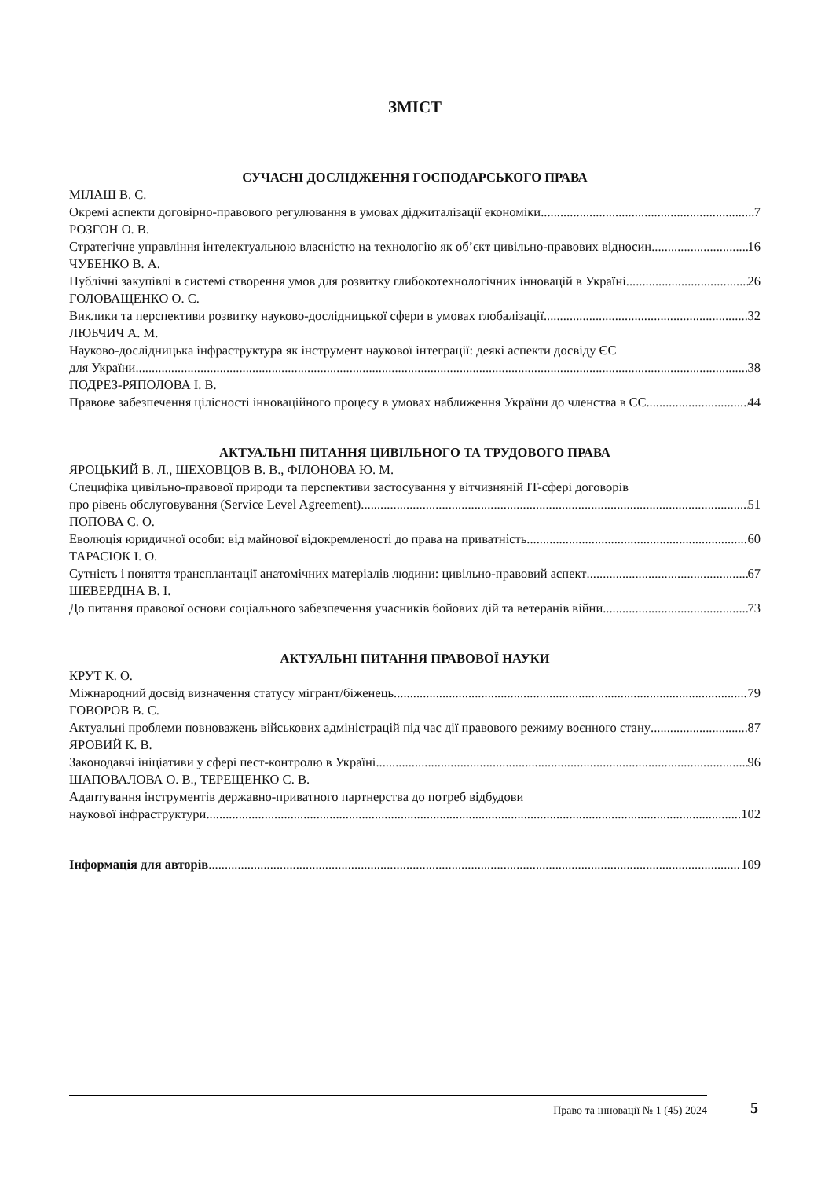ЗМІСТ
СУЧАСНІ ДОСЛІДЖЕННЯ ГОСПОДАРСЬКОГО ПРАВА
МІЛАШ В. С.
Окремі аспекти договірно-правового регулювання в умовах діджиталізації економіки 7
РОЗГОН О. В.
Стратегічне управління інтелектуальною власністю на технологію як об’єкт цивільно-правових відносин 16
ЧУБЕНКО В. А.
Публічні закупівлі в системі створення умов для розвитку глибокотехнологічних інновацій в Україні 26
ГОЛОВАЩЕНКО О. С.
Виклики та перспективи розвитку науково-дослідницької сфери в умовах глобалізації 32
ЛЮБЧИЧ А. М.
Науково-дослідницька інфраструктура як інструмент наукової інтеграції: деякі аспекти досвіду ЄС
для України 38
ПОДРЕЗ-РЯПОЛОВА І. В.
Правове забезпечення цілісності інноваційного процесу в умовах наближення України до членства в ЄС 44
АКТУАЛЬНІ ПИТАННЯ ЦИВІЛЬНОГО ТА ТРУДОВОГО ПРАВА
ЯРОЦЬКИЙ В. Л., ШЕХОВЦОВ В. В., ФІЛОНОВА Ю. М.
Специфіка цивільно-правової природи та перспективи застосування у вітчизняній IT-сфері договорів
про рівень обслуговування (Service Level Agreement) 51
ПОПОВА С. О.
Еволюція юридичної особи: від майнової відокремленості до права на приватність 60
ТАРАСЮК І. О.
Сутність і поняття трансплантації анатомічних матеріалів людини: цивільно-правовий аспект 67
ШЕВЕРДІНА В. І.
До питання правової основи соціального забезпечення учасників бойових дій та ветеранів війни 73
АКТУАЛЬНІ ПИТАННЯ ПРАВОВОЇ НАУКИ
КРУТ К. О.
Міжнародний досвід визначення статусу мігрант/біженець 79
ГОВОРОВ В. С.
Актуальні проблеми повноважень військових адміністрацій під час дії правового режиму воєнного стану 87
ЯРОВИЙ К. В.
Законодавчі ініціативи у сфері пест-контролю в Україні 96
ШАПОВАЛОВА О. В., ТЕРЕЩЕНКО С. В.
Адаптування інструментів державно-приватного партнерства до потреб відбудови
наукової інфраструктури 102
Інформація для авторів 109
Право та інновації № 1 (45) 2024 5